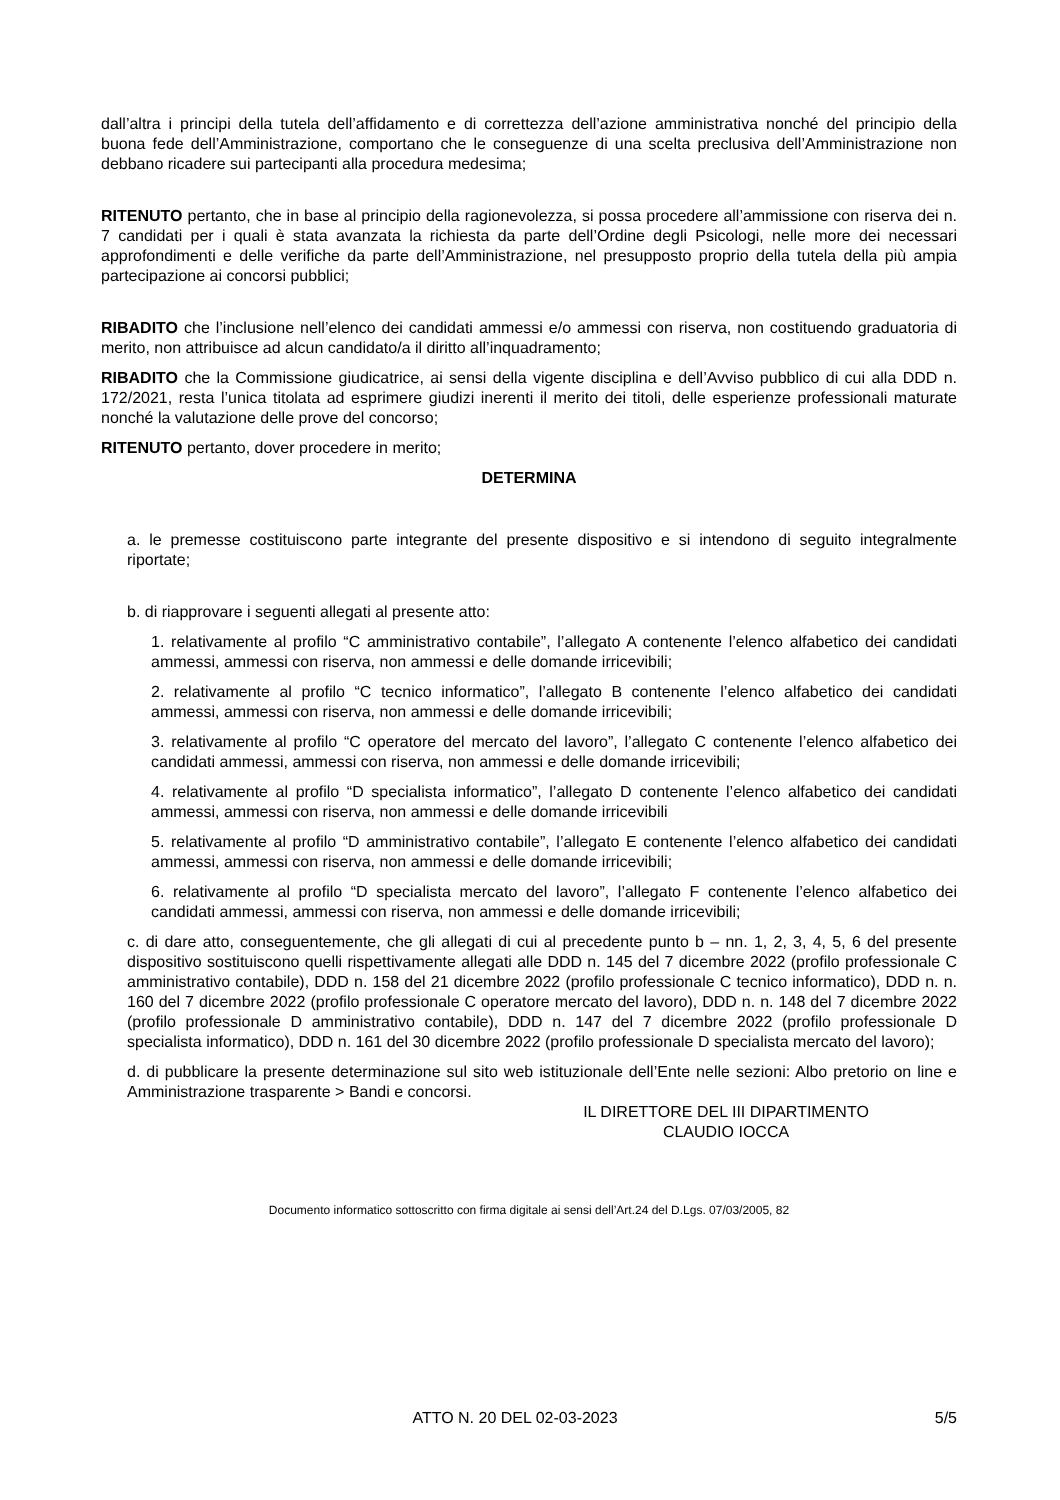dall’altra i principi della tutela dell’affidamento e di correttezza dell’azione amministrativa nonché del principio della buona fede dell’Amministrazione, comportano che le conseguenze di una scelta preclusiva dell’Amministrazione non debbano ricadere sui partecipanti alla procedura medesima;
RITENUTO pertanto, che in base al principio della ragionevolezza, si possa procedere all’ammissione con riserva dei n. 7 candidati per i quali è stata avanzata la richiesta da parte dell’Ordine degli Psicologi, nelle more dei necessari approfondimenti e delle verifiche da parte dell’Amministrazione, nel presupposto proprio della tutela della più ampia partecipazione ai concorsi pubblici;
RIBADITO che l’inclusione nell’elenco dei candidati ammessi e/o ammessi con riserva, non costituendo graduatoria di merito, non attribuisce ad alcun candidato/a il diritto all’inquadramento;
RIBADITO che la Commissione giudicatrice, ai sensi della vigente disciplina e dell’Avviso pubblico di cui alla DDD n. 172/2021, resta l’unica titolata ad esprimere giudizi inerenti il merito dei titoli, delle esperienze professionali maturate nonché la valutazione delle prove del concorso;
RITENUTO pertanto, dover procedere in merito;
DETERMINA
a. le premesse costituiscono parte integrante del presente dispositivo e si intendono di seguito integralmente riportate;
b. di riapprovare i seguenti allegati al presente atto:
1. relativamente al profilo “C amministrativo contabile”, l’allegato A contenente l’elenco alfabetico dei candidati ammessi, ammessi con riserva, non ammessi e delle domande irricevibili;
2. relativamente al profilo “C tecnico informatico”, l’allegato B contenente l’elenco alfabetico dei candidati ammessi, ammessi con riserva, non ammessi e delle domande irricevibili;
3. relativamente al profilo “C operatore del mercato del lavoro”, l’allegato C contenente l’elenco alfabetico dei candidati ammessi, ammessi con riserva, non ammessi e delle domande irricevibili;
4. relativamente al profilo “D specialista informatico”, l’allegato D contenente l’elenco alfabetico dei candidati ammessi, ammessi con riserva, non ammessi e delle domande irricevibili
5. relativamente al profilo “D amministrativo contabile”, l’allegato E contenente l’elenco alfabetico dei candidati ammessi, ammessi con riserva, non ammessi e delle domande irricevibili;
6. relativamente al profilo “D specialista mercato del lavoro”, l’allegato F contenente l’elenco alfabetico dei candidati ammessi, ammessi con riserva, non ammessi e delle domande irricevibili;
c. di dare atto, conseguentemente, che gli allegati di cui al precedente punto b – nn. 1, 2, 3, 4, 5, 6 del presente dispositivo sostituiscono quelli rispettivamente allegati alle DDD n. 145 del 7 dicembre 2022 (profilo professionale C amministrativo contabile), DDD n. 158 del 21 dicembre 2022 (profilo professionale C tecnico informatico), DDD n. n. 160 del 7 dicembre 2022 (profilo professionale C operatore mercato del lavoro), DDD n. n. 148 del 7 dicembre 2022 (profilo professionale D amministrativo contabile), DDD n. 147 del 7 dicembre 2022 (profilo professionale D specialista informatico), DDD n. 161 del 30 dicembre 2022 (profilo professionale D specialista mercato del lavoro);
d. di pubblicare la presente determinazione sul sito web istituzionale dell’Ente nelle sezioni: Albo pretorio on line e Amministrazione trasparente > Bandi e concorsi.
IL DIRETTORE DEL III DIPARTIMENTO
CLAUDIO IOCCA
Documento informatico sottoscritto con firma digitale ai sensi dell’Art.24 del D.Lgs. 07/03/2005, 82
ATTO N. 20 DEL 02-03-2023 5/5